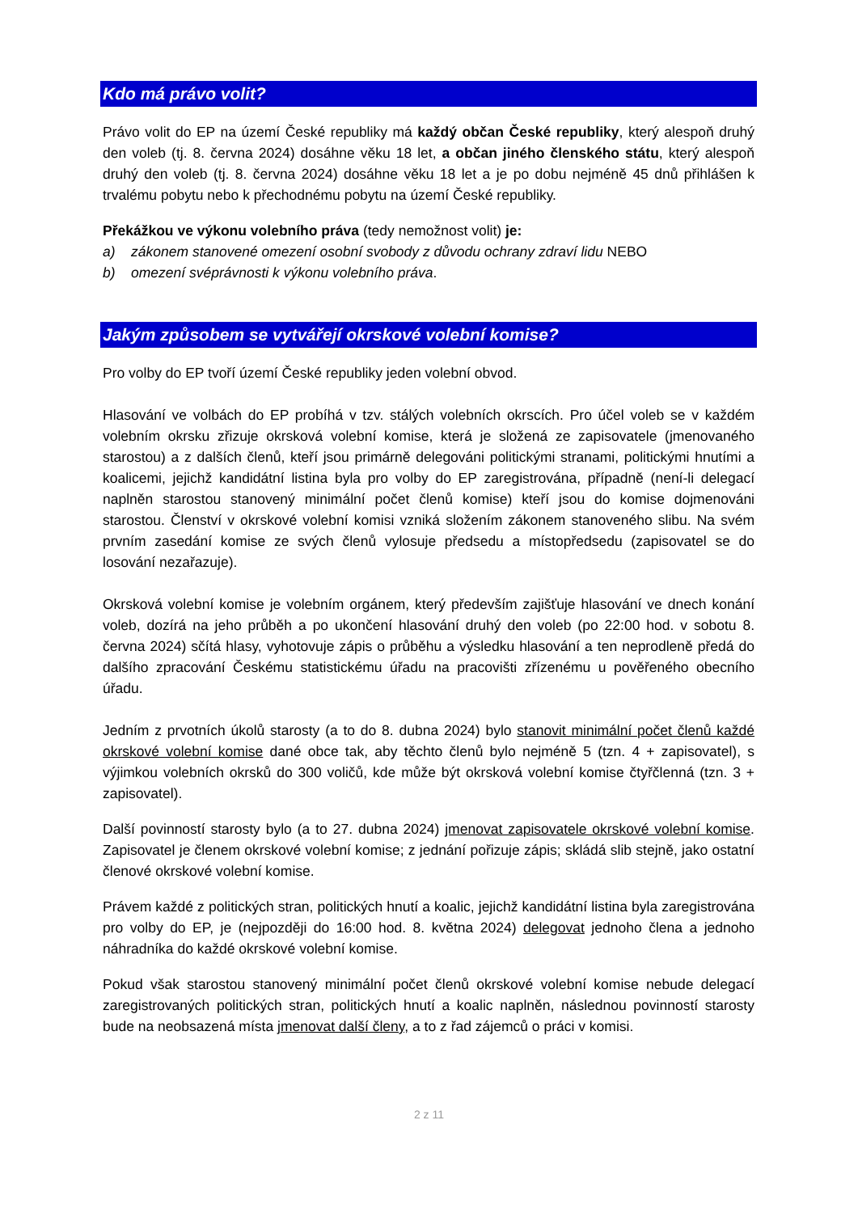Kdo má právo volit?
Právo volit do EP na území České republiky má každý občan České republiky, který alespoň druhý den voleb (tj. 8. června 2024) dosáhne věku 18 let, a občan jiného členského státu, který alespoň druhý den voleb (tj. 8. června 2024) dosáhne věku 18 let a je po dobu nejméně 45 dnů přihlášen k trvalému pobytu nebo k přechodnému pobytu na území České republiky.
Překážkou ve výkonu volebního práva (tedy nemožnost volit) je:
a) zákonem stanovené omezení osobní svobody z důvodu ochrany zdraví lidu NEBO
b) omezení svéprávnosti k výkonu volebního práva.
Jakým způsobem se vytvářejí okrskové volební komise?
Pro volby do EP tvoří území České republiky jeden volební obvod.
Hlasování ve volbách do EP probíhá v tzv. stálých volebních okrscích. Pro účel voleb se v každém volebním okrsku zřizuje okrsková volební komise, která je složená ze zapisovatele (jmenovaného starostou) a z dalších členů, kteří jsou primárně delegováni politickými stranami, politickými hnutími a koalicemi, jejichž kandidátní listina byla pro volby do EP zaregistrována, případně (není-li delegací naplněn starostou stanovený minimální počet členů komise) kteří jsou do komise dojmenováni starostou. Členství v okrskové volební komisi vzniká složením zákonem stanoveného slibu. Na svém prvním zasedání komise ze svých členů vylosuje předsedu a místopředsedu (zapisovatel se do losování nezařazuje).
Okrsková volební komise je volebním orgánem, který především zajišťuje hlasování ve dnech konání voleb, dozírá na jeho průběh a po ukončení hlasování druhý den voleb (po 22:00 hod. v sobotu 8. června 2024) sčítá hlasy, vyhotovuje zápis o průběhu a výsledku hlasování a ten neprodleně předá do dalšího zpracování Českému statistickému úřadu na pracovišti zřízenému u pověřeného obecního úřadu.
Jedním z prvotních úkolů starosty (a to do 8. dubna 2024) bylo stanovit minimální počet členů každé okrskové volební komise dané obce tak, aby těchto členů bylo nejméně 5 (tzn. 4 + zapisovatel), s výjimkou volebních okrsků do 300 voličů, kde může být okrsková volební komise čtyřčlenná (tzn. 3 + zapisovatel).
Další povinností starosty bylo (a to 27. dubna 2024) jmenovat zapisovatele okrskové volební komise. Zapisovatel je členem okrskové volební komise; z jednání pořizuje zápis; skládá slib stejně, jako ostatní členové okrskové volební komise.
Právem každé z politických stran, politických hnutí a koalic, jejichž kandidátní listina byla zaregistrována pro volby do EP, je (nejpozději do 16:00 hod. 8. května 2024) delegovat jednoho člena a jednoho náhradníka do každé okrskové volební komise.
Pokud však starostou stanovený minimální počet členů okrskové volební komise nebude delegací zaregistrovaných politických stran, politických hnutí a koalic naplněn, následnou povinností starosty bude na neobsazená místa jmenovat další členy, a to z řad zájemců o práci v komisi.
2 z 11